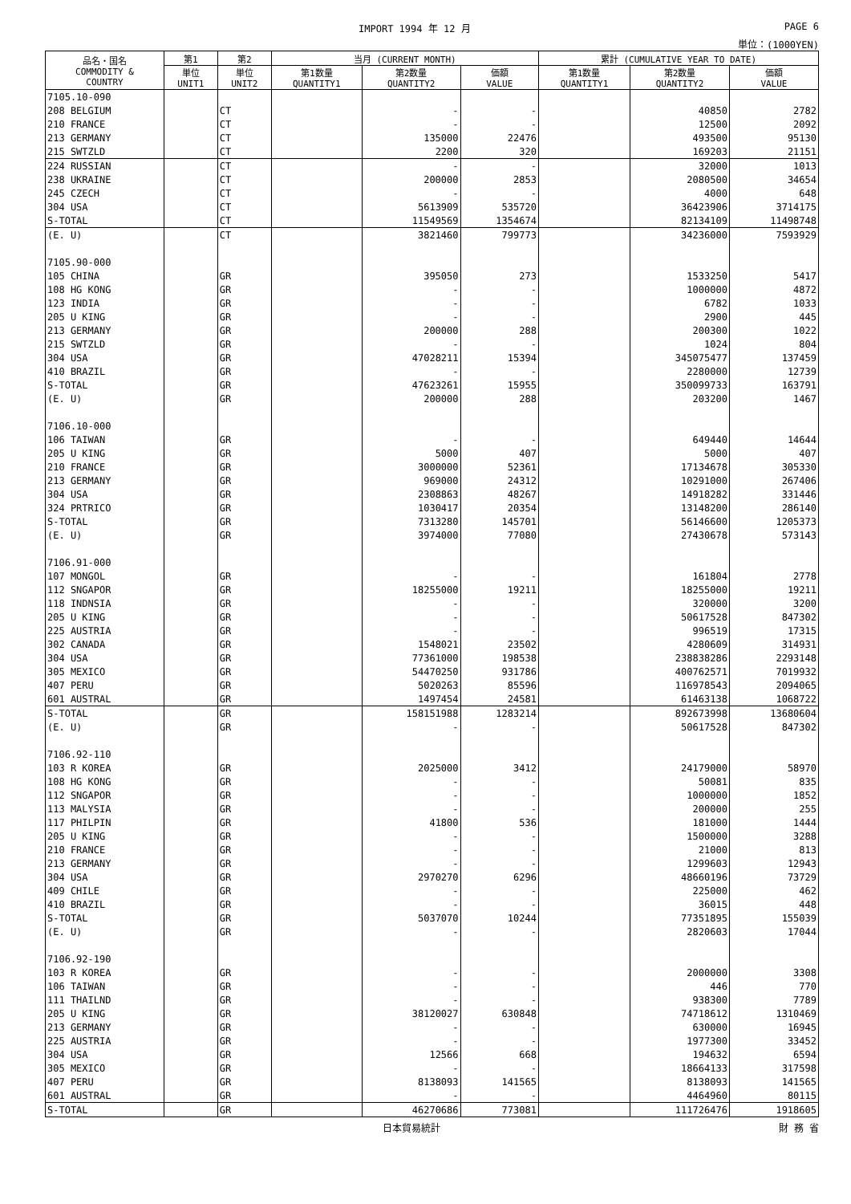IMPORT 1994 年 12 月 PAGE 6
単位：(1000YEN)
| 品名・国名 COMMODITY & COUNTRY | 第1 | 第2 | 当月 (CURRENT MONTH) | | | 累計 (CUMULATIVE YEAR TO DATE) | | |
| --- | --- | --- | --- | --- | --- | --- | --- | --- |
| | 単位 UNIT1 | 単位 UNIT2 | 第1数量 QUANTITY1 | 第2数量 QUANTITY2 | 価額 VALUE | 第1数量 QUANTITY1 | 第2数量 QUANTITY2 | 価額 VALUE |
| 7105.10-090 | | | | | | | | |
| 208 BELGIUM | | CT | | - | - | | 40850 | 2782 |
| 210 FRANCE | | CT | | - | - | | 12500 | 2092 |
| 213 GERMANY | | CT | | 135000 | 22476 | | 493500 | 95130 |
| 215 SWTZLD | | CT | | 2200 | 320 | | 169203 | 21151 |
| 224 RUSSIAN | | CT | | - | - | | 32000 | 1013 |
| 238 UKRAINE | | CT | | 200000 | 2853 | | 2080500 | 34654 |
| 245 CZECH | | CT | | - | - | | 4000 | 648 |
| 304 USA | | CT | | 5613909 | 535720 | | 36423906 | 3714175 |
| S-TOTAL | | CT | | 11549569 | 1354674 | | 82134109 | 11498748 |
| (E. U) | | CT | | 3821460 | 799773 | | 34236000 | 7593929 |
| 7105.90-000 | | | | | | | | |
| 105 CHINA | | GR | | 395050 | 273 | | 1533250 | 5417 |
| 108 HG KONG | | GR | | - | - | | 1000000 | 4872 |
| 123 INDIA | | GR | | - | - | | 6782 | 1033 |
| 205 U KING | | GR | | - | - | | 2900 | 445 |
| 213 GERMANY | | GR | | 200000 | 288 | | 200300 | 1022 |
| 215 SWTZLD | | GR | | - | - | | 1024 | 804 |
| 304 USA | | GR | | 47028211 | 15394 | | 345075477 | 137459 |
| 410 BRAZIL | | GR | | - | - | | 2280000 | 12739 |
| S-TOTAL | | GR | | 47623261 | 15955 | | 350099733 | 163791 |
| (E. U) | | GR | | 200000 | 288 | | 203200 | 1467 |
| 7106.10-000 | | | | | | | | |
| 106 TAIWAN | | GR | | - | - | | 649440 | 14644 |
| 205 U KING | | GR | | 5000 | 407 | | 5000 | 407 |
| 210 FRANCE | | GR | | 3000000 | 52361 | | 17134678 | 305330 |
| 213 GERMANY | | GR | | 969000 | 24312 | | 10291000 | 267406 |
| 304 USA | | GR | | 2308863 | 48267 | | 14918282 | 331446 |
| 324 PRTRICO | | GR | | 1030417 | 20354 | | 13148200 | 286140 |
| S-TOTAL | | GR | | 7313280 | 145701 | | 56146600 | 1205373 |
| (E. U) | | GR | | 3974000 | 77080 | | 27430678 | 573143 |
| 7106.91-000 | | | | | | | | |
| 107 MONGOL | | GR | | - | - | | 161804 | 2778 |
| 112 SNGAPOR | | GR | | 18255000 | 19211 | | 18255000 | 19211 |
| 118 INDNSIA | | GR | | - | - | | 320000 | 3200 |
| 205 U KING | | GR | | - | - | | 50617528 | 847302 |
| 225 AUSTRIA | | GR | | - | - | | 996519 | 17315 |
| 302 CANADA | | GR | | 1548021 | 23502 | | 4280609 | 314931 |
| 304 USA | | GR | | 77361000 | 198538 | | 238838286 | 2293148 |
| 305 MEXICO | | GR | | 54470250 | 931786 | | 400762571 | 7019932 |
| 407 PERU | | GR | | 5020263 | 85596 | | 116978543 | 2094065 |
| 601 AUSTRAL | | GR | | 1497454 | 24581 | | 61463138 | 1068722 |
| S-TOTAL | | GR | | 158151988 | 1283214 | | 892673998 | 13680604 |
| (E. U) | | GR | | - | - | | 50617528 | 847302 |
| 7106.92-110 | | | | | | | | |
| 103 R KOREA | | GR | | 2025000 | 3412 | | 24179000 | 58970 |
| 108 HG KONG | | GR | | - | - | | 50081 | 835 |
| 112 SNGAPOR | | GR | | - | - | | 1000000 | 1852 |
| 113 MALYSIA | | GR | | - | - | | 200000 | 255 |
| 117 PHILPIN | | GR | | 41800 | 536 | | 181000 | 1444 |
| 205 U KING | | GR | | - | - | | 1500000 | 3288 |
| 210 FRANCE | | GR | | - | - | | 21000 | 813 |
| 213 GERMANY | | GR | | - | - | | 1299603 | 12943 |
| 304 USA | | GR | | 2970270 | 6296 | | 48660196 | 73729 |
| 409 CHILE | | GR | | - | - | | 225000 | 462 |
| 410 BRAZIL | | GR | | - | - | | 36015 | 448 |
| S-TOTAL | | GR | | 5037070 | 10244 | | 77351895 | 155039 |
| (E. U) | | GR | | - | - | | 2820603 | 17044 |
| 7106.92-190 | | | | | | | | |
| 103 R KOREA | | GR | | - | - | | 2000000 | 3308 |
| 106 TAIWAN | | GR | | - | - | | 446 | 770 |
| 111 THAILND | | GR | | - | - | | 938300 | 7789 |
| 205 U KING | | GR | | 38120027 | 630848 | | 74718612 | 1310469 |
| 213 GERMANY | | GR | | - | - | | 630000 | 16945 |
| 225 AUSTRIA | | GR | | - | - | | 1977300 | 33452 |
| 304 USA | | GR | | 12566 | 668 | | 194632 | 6594 |
| 305 MEXICO | | GR | | - | - | | 18664133 | 317598 |
| 407 PERU | | GR | | 8138093 | 141565 | | 8138093 | 141565 |
| 601 AUSTRAL | | GR | | - | - | | 4464960 | 80115 |
| S-TOTAL | | GR | | 46270686 | 773081 | | 111726476 | 1918605 |
日本貿易統計 財 務 省